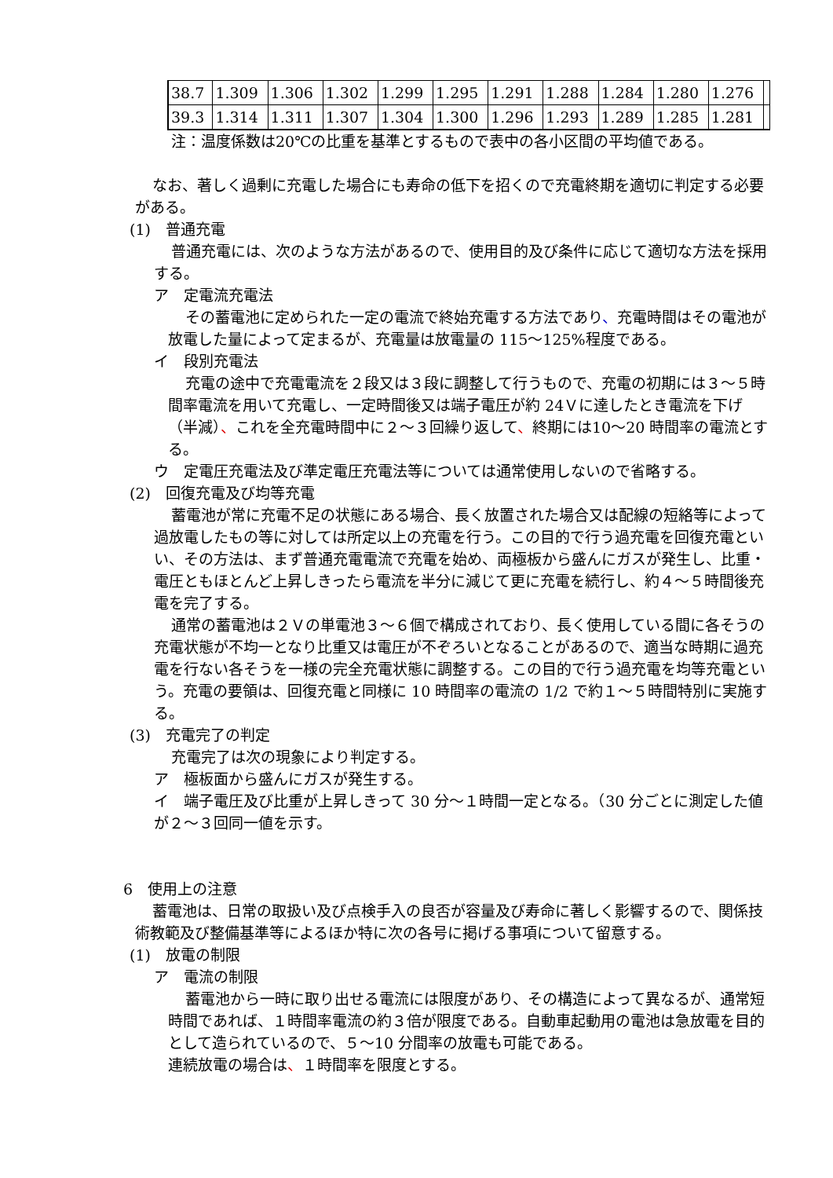| 38.7 | 1.309 | 1.306 | 1.302 | 1.299 | 1.295 | 1.291 | 1.288 | 1.284 | 1.280 | 1.276 | |
| 39.3 | 1.314 | 1.311 | 1.307 | 1.304 | 1.300 | 1.296 | 1.293 | 1.289 | 1.285 | 1.281 | |
注：温度係数は20℃の比重を基準とするもので表中の各小区間の平均値である。
なお、著しく過剰に充電した場合にも寿命の低下を招くので充電終期を適切に判定する必要がある。
(1)　普通充電
普通充電には、次のような方法があるので、使用目的及び条件に応じて適切な方法を採用する。
ア　定電流充電法
その蓄電池に定められた一定の電流で終始充電する方法であり、充電時間はその電池が放電した量によって定まるが、充電量は放電量の 115～125%程度である。
イ　段別充電法
充電の途中で充電電流を２段又は３段に調整して行うもので、充電の初期には３～５時間率電流を用いて充電し、一定時間後又は端子電圧が約 24Ｖに達したとき電流を下げ（半減）、これを全充電時間中に２～３回繰り返して、終期には10～20 時間率の電流とする。
ウ　定電圧充電法及び準定電圧充電法等については通常使用しないので省略する。
(2)　回復充電及び均等充電
蓄電池が常に充電不足の状態にある場合、長く放置された場合又は配線の短絡等によって過放電したもの等に対しては所定以上の充電を行う。この目的で行う過充電を回復充電といい、その方法は、まず普通充電電流で充電を始め、両極板から盛んにガスが発生し、比重・電圧ともほとんど上昇しきったら電流を半分に減じて更に充電を続行し、約４～５時間後充電を完了する。
通常の蓄電池は２Ｖの単電池３～６個で構成されており、長く使用している間に各そうの充電状態が不均一となり比重又は電圧が不ぞろいとなることがあるので、適当な時期に過充電を行ない各そうを一様の完全充電状態に調整する。この目的で行う過充電を均等充電という。充電の要領は、回復充電と同様に 10 時間率の電流の 1/2 で約１～５時間特別に実施する。
(3)　充電完了の判定
充電完了は次の現象により判定する。
ア　極板面から盛んにガスが発生する。
イ　端子電圧及び比重が上昇しきって 30 分～１時間一定となる。（30 分ごとに測定した値が２～３回同一値を示す。
6　使用上の注意
蓄電池は、日常の取扱い及び点検手入の良否が容量及び寿命に著しく影響するので、関係技術教範及び整備基準等によるほか特に次の各号に掲げる事項について留意する。
(1)　放電の制限
ア　電流の制限
蓄電池から一時に取り出せる電流には限度があり、その構造によって異なるが、通常短時間であれば、１時間率電流の約３倍が限度である。自動車起動用の電池は急放電を目的として造られているので、５～10 分間率の放電も可能である。
連続放電の場合は、１時間率を限度とする。